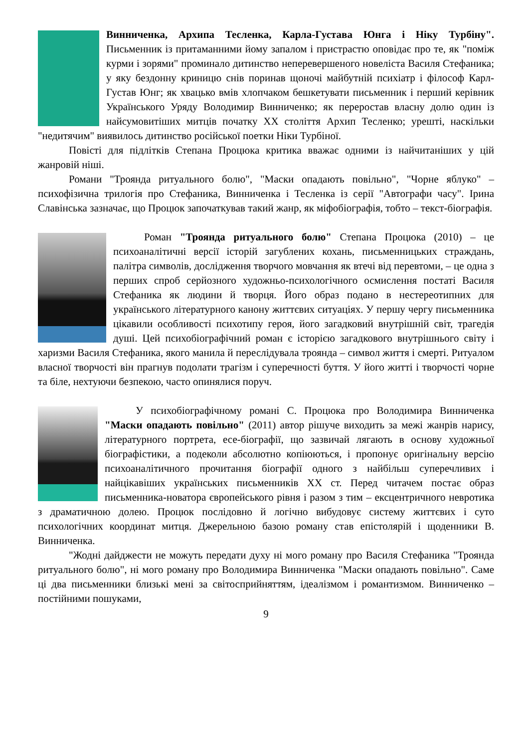Винниченка, Архипа Тесленка, Карла-Густава Юнга і Ніку Турбіну". Письменник із притаманними йому запалом і пристрастю оповідає про те, як "поміж курми і зорями" проминало дитинство неперевершеного новеліста Василя Стефаника; у яку бездонну криницю снів поринав щоночі майбутній психіатр і філософ Карл-Густав Юнг; як хвацько вмів хлопчаком бешкетувати письменник і перший керівник Українського Уряду Володимир Винниченко; як переростав власну долю один із найсумовитіших митців початку ХХ століття Архип Тесленко; урешті, наскільки "недитячим" виявилось дитинство російської поетки Ніки Турбіної.
Повісті для підлітків Степана Процюка критика вважає одними із найчитаніших у цій жанровій ніші.
Романи "Троянда ритуального болю", "Маски опадають повільно", "Чорне яблуко" – психофізична трилогія про Стефаника, Винниченка і Тесленка із серії "Автографи часу". Ірина Славінська зазначає, що Процюк започаткував такий жанр, як міфобіографія, тобто – текст-біографія.
Роман "Троянда ритуального болю" Степана Процюка (2010) – це психоаналітичні версії історій загублених кохань, письменницьких страждань, палітра символів, дослідження творчого мовчання як втечі від перевтоми, – це одна з перших спроб серйозного художньо-психологічного осмислення постаті Василя Стефаника як людини й творця. Його образ подано в нестереотипних для українського літературного канону життєвих ситуаціях. У першу чергу письменника цікавили особливості психотипу героя, його загадковий внутрішній світ, трагедія душі. Цей психобіографічний роман є історією загадкового внутрішнього світу і харизми Василя Стефаника, якого манила й переслідувала троянда – символ життя і смерті. Ритуалом власної творчості він прагнув подолати трагізм і суперечності буття. У його житті і творчості чорне та біле, нехтуючи безпекою, часто опинялися поруч.
У психобіографічному романі С. Процюка про Володимира Винниченка "Маски опадають повільно" (2011) автор рішуче виходить за межі жанрів нарису, літературного портрета, есе-біографії, що зазвичай лягають в основу художньої біографістики, а подеколи абсолютно копіюються, і пропонує оригінальну версію психоаналітичного прочитання біографії одного з найбільш суперечливих і найцікавіших українських письменників ХХ ст. Перед читачем постає образ письменника-новатора європейського рівня і разом з тим – ексцентричного невротика з драматичною долею. Процюк послідовно й логічно вибудовує систему життєвих і суто психологічних координат митця. Джерельною базою роману став епістолярій і щоденники В. Винниченка.
"Жодні дайджести не можуть передати духу ні мого роману про Василя Стефаника "Троянда ритуального болю", ні мого роману про Володимира Винниченка "Маски опадають повільно". Саме ці два письменники близькі мені за світосприйняттям, ідеалізмом і романтизмом. Винниченко – постійними пошуками,
9